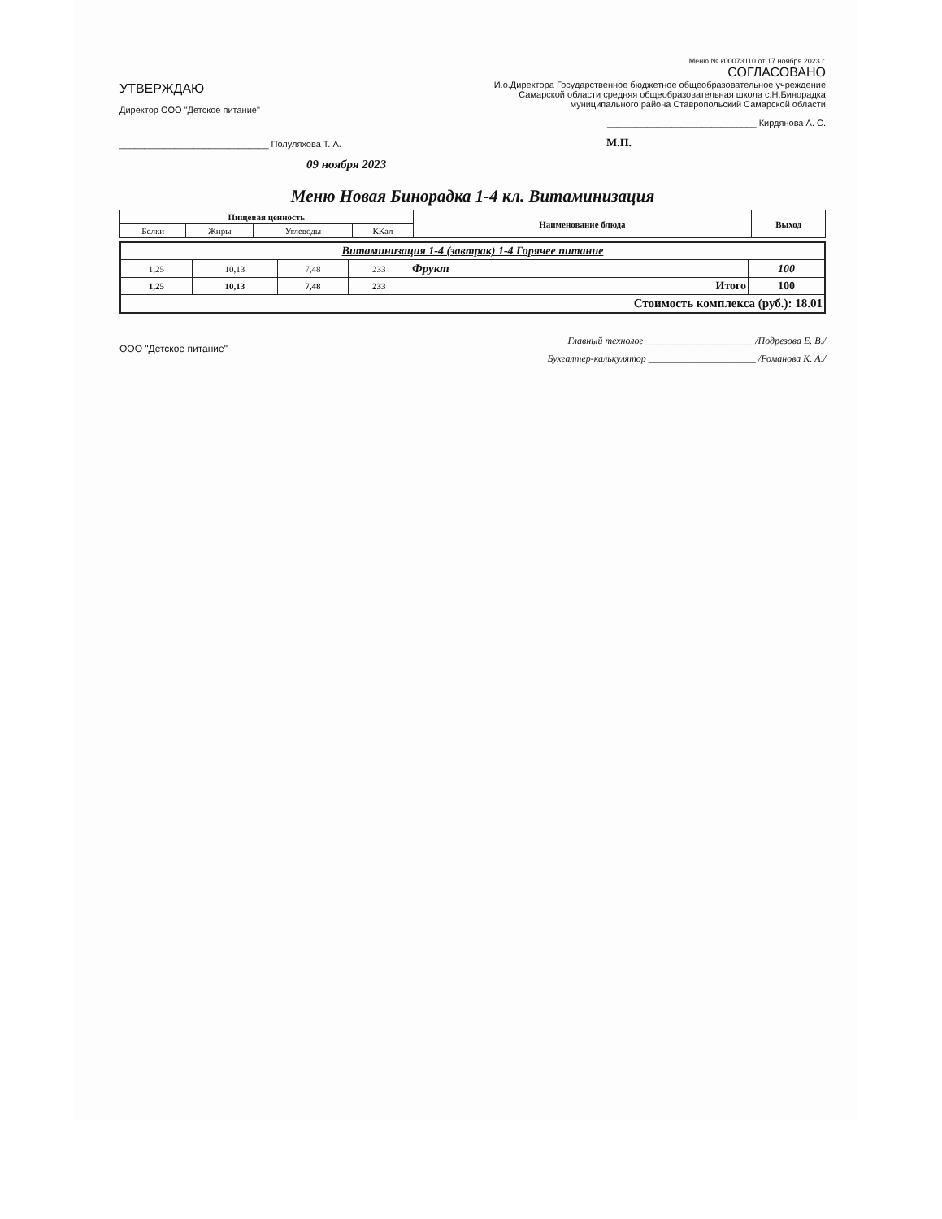УТВЕРЖДАЮ
Директор ООО "Детское питание"
______________________________ Полуляхова Т. А.
09 ноября 2023
Меню № к00073110 от 17 ноября 2023 г.
СОГЛАСОВАНО
И.о.Директора Государственное бюджетное общеобразовательное учреждение Самарской области средняя общеобразовательная школа с.Н.Бинорадка муниципального района Ставропольский Самарской области
______________________________ Кирдянова А. С.
М.П.
Меню Новая Бинорадка 1-4 кл. Витаминизация
| Пищевая ценность | | | | Наименование блюда | Выход |
| --- | --- | --- | --- | --- | --- |
| Белки | Жиры | Углеводы | ККал | | |
| Витаминизация 1-4 (завтрак) 1-4 Горячее питание | | | | | |
| --- | --- | --- | --- | --- | --- |
| 1,25 | 10,13 | 7,48 | 233 | Фрукт | 100 |
| 1,25 | 10,13 | 7,48 | 233 | Итого | 100 |
| Стоимость комплекса (руб.): 18.01 | | | | | |
ООО "Детское питание"
Главный технолог ______________________ /Подрезова Е. В./
Бухгалтер-калькулятор ______________________ /Романова К. А./